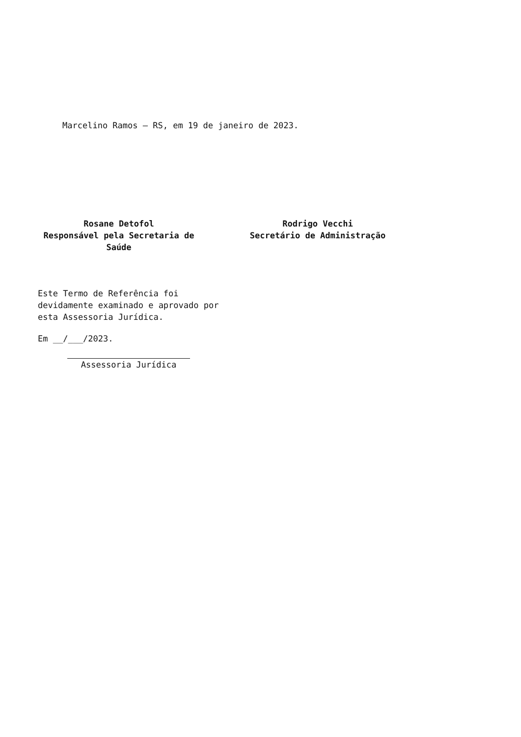Marcelino Ramos – RS, em 19 de janeiro de 2023.
Rosane Detofol
Responsável pela Secretaria de Saúde
Rodrigo Vecchi
Secretário de Administração
Este Termo de Referência foi devidamente examinado e aprovado por esta Assessoria Jurídica.
Em __/___/2023.
Assessoria Jurídica